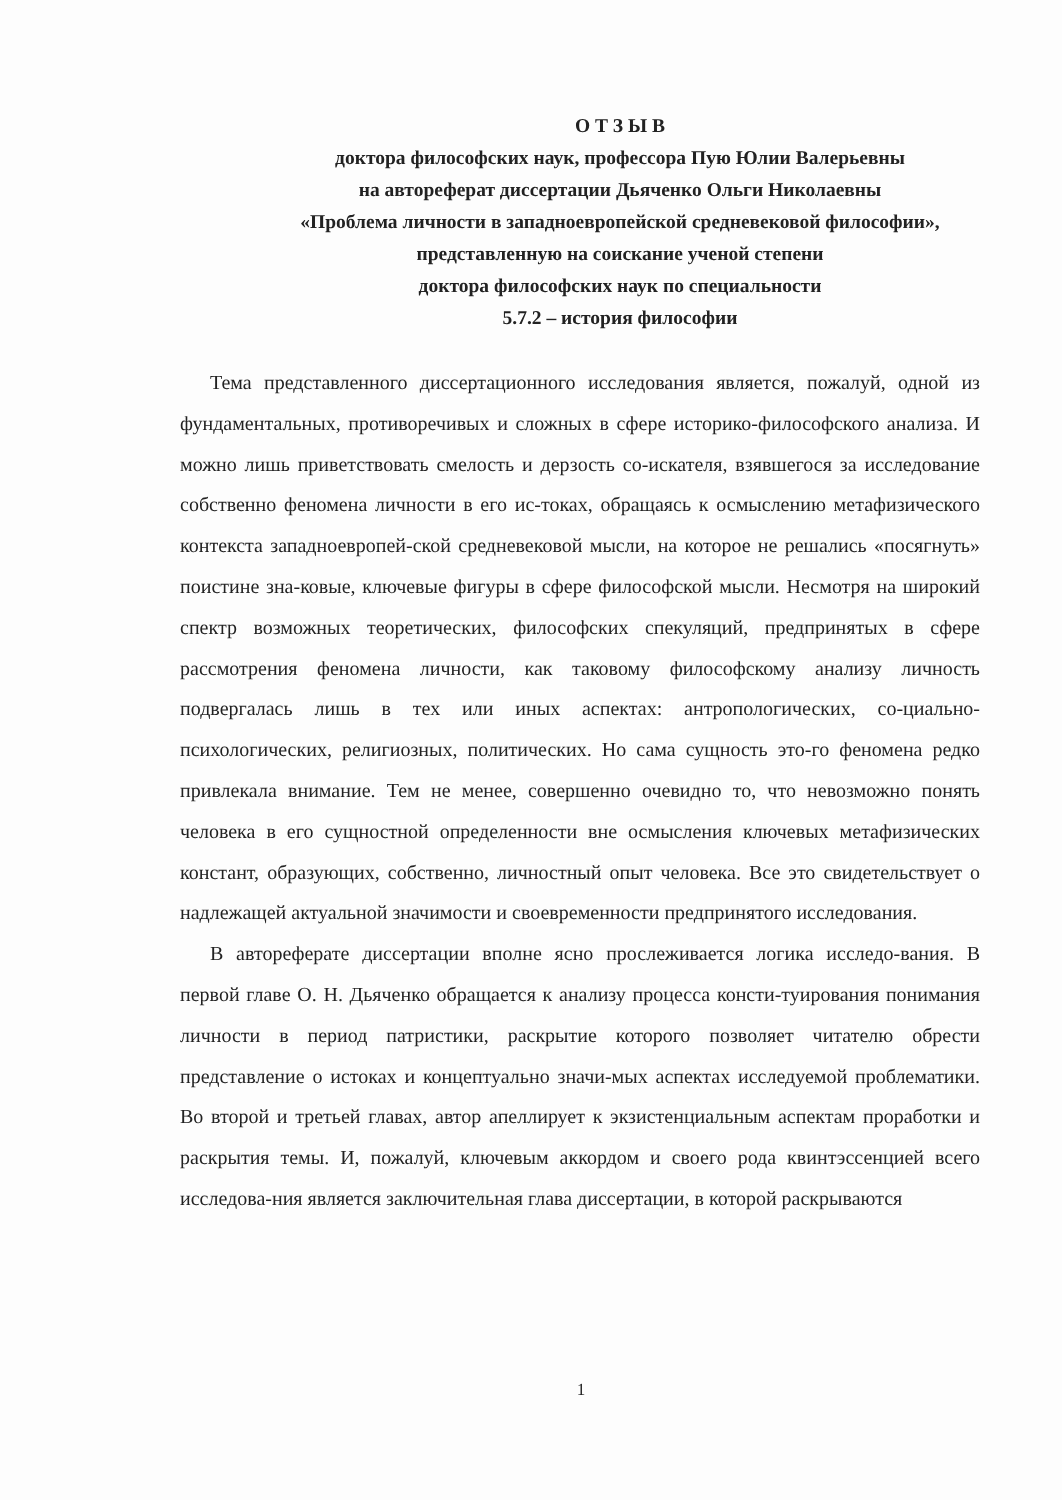О Т З Ы В
доктора философских наук, профессора Пую Юлии Валерьевны
на автореферат диссертации Дьяченко Ольги Николаевны
«Проблема личности в западноевропейской средневековой философии», представленную на соискание ученой степени
доктора философских наук по специальности
5.7.2 – история философии
Тема представленного диссертационного исследования является, пожалуй, одной из фундаментальных, противоречивых и сложных в сфере историко-философского анализа. И можно лишь приветствовать смелость и дерзость со-искателя, взявшегося за исследование собственно феномена личности в его ис-токах, обращаясь к осмыслению метафизического контекста западноевропей-ской средневековой мысли, на которое не решались «посягнуть» поистине зна-ковые, ключевые фигуры в сфере философской мысли. Несмотря на широкий спектр возможных теоретических, философских спекуляций, предпринятых в сфере рассмотрения феномена личности, как таковому философскому анализу личность подвергалась лишь в тех или иных аспектах: антропологических, со-циально-психологических, религиозных, политических. Но сама сущность это-го феномена редко привлекала внимание. Тем не менее, совершенно очевидно то, что невозможно понять человека в его сущностной определенности вне осмысления ключевых метафизических констант, образующих, собственно, личностный опыт человека. Все это свидетельствует о надлежащей актуальной значимости и своевременности предпринятого исследования.
В автореферате диссертации вполне ясно прослеживается логика исследо-вания. В первой главе О. Н. Дьяченко обращается к анализу процесса консти-туирования понимания личности в период патристики, раскрытие которого позволяет читателю обрести представление о истоках и концептуально значи-мых аспектах исследуемой проблематики. Во второй и третьей главах, автор апеллирует к экзистенциальным аспектам проработки и раскрытия темы. И, пожалуй, ключевым аккордом и своего рода квинтэссенцией всего исследова-ния является заключительная глава диссертации, в которой раскрываются
1